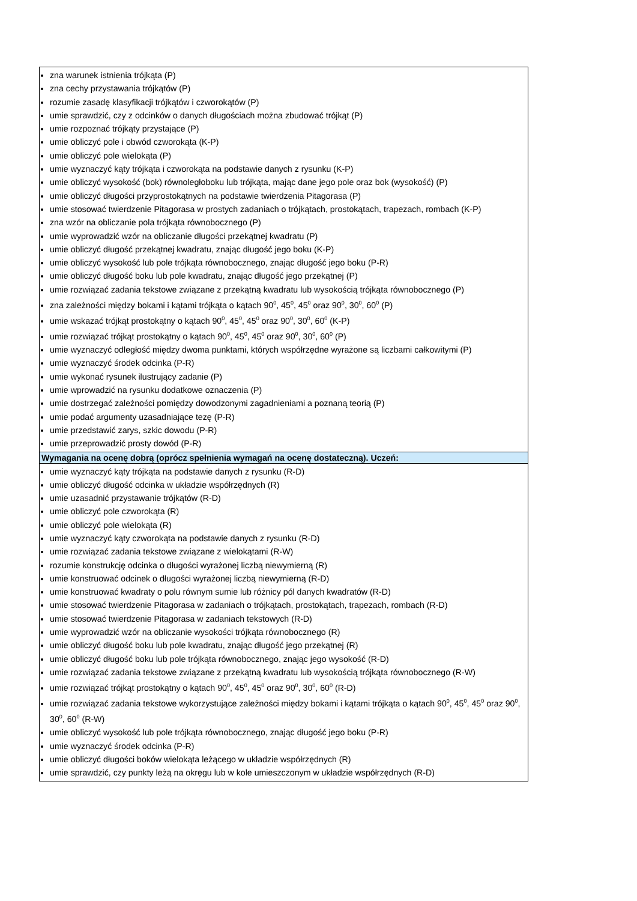| zna warunek istnienia trójkąta (P) zna cechy przystawania trójkątów (P) rozumie zasadę klasyfikacji trójkątów i czworokątów (P) umie sprawdzić, czy z odcinków o danych długościach można zbudować trójkąt (P) umie rozpoznać trójkąty przystające (P) umie obliczyć pole i obwód czworokąta (K-P) umie obliczyć pole wielokąta (P) umie wyznaczyć kąty trójkąta i czworokąta na podstawie danych z rysunku (K-P) umie obliczyć wysokość (bok) równoległoboku lub trójkąta, mając dane jego pole oraz bok (wysokość) (P) umie obliczyć długości przyprostokątnych na podstawie twierdzenia Pitagorasa (P) umie stosować twierdzenie Pitagorasa w prostych zadaniach o trójkątach, prostokątach, trapezach, rombach (K-P) zna wzór na obliczanie pola trójkąta równobocznego (P) umie wyprowadzić wzór na obliczanie długości przekątnej kwadratu (P) umie obliczyć długość przekątnej kwadratu, znając długość jego boku (K-P) umie obliczyć wysokość lub pole trójkąta równobocznego, znając długość jego boku (P-R) umie obliczyć długość boku lub pole kwadratu, znając długość jego przekątnej (P) umie rozwiązać zadania tekstowe związane z przekątną kwadratu lub wysokością trójkąta równobocznego (P) zna zależności między bokami i kątami trójkąta o kątach 90<sup>0</sup>, 45<sup>0</sup>, 45<sup>0</sup> oraz 90<sup>0</sup>, 30<sup>0</sup>, 60<sup>0</sup> (P) umie wskazać trójkąt prostokątny o kątach 90<sup>0</sup>, 45<sup>0</sup>, 45<sup>0</sup> oraz 90<sup>0</sup>, 30<sup>0</sup>, 60<sup>0</sup> (K-P) umie rozwiązać trójkąt prostokątny o kątach 90<sup>0</sup>, 45<sup>0</sup>, 45<sup>0</sup> oraz 90<sup>0</sup>, 30<sup>0</sup>, 60<sup>0</sup> (P) umie wyznaczyć odległość między dwoma punktami, których współrzędne wyrażone są liczbami całkowitymi (P) umie wyznaczyć środek odcinka (P-R) umie wykonać rysunek ilustrujący zadanie (P) umie wprowadzić na rysunku dodatkowe oznaczenia (P) umie dostrzegać zależności pomiędzy dowodzonymi zagadnieniami a poznaną teorią (P) umie podać argumenty uzasadniające tezę (P-R) umie przedstawić zarys, szkic dowodu (P-R) umie przeprowadzić prosty dowód (P-R) |
| Wymagania na ocenę dobrą (oprócz spełnienia wymagań na ocenę dostateczną). Uczeń: |
| umie wyznaczyć kąty trójkąta na podstawie danych z rysunku (R-D) umie obliczyć długość odcinka w układzie współrzędnych (R) umie uzasadnić przystawanie trójkątów (R-D) umie obliczyć pole czworokąta (R) umie obliczyć pole wielokąta (R) umie wyznaczyć kąty czworokąta na podstawie danych z rysunku (R-D) umie rozwiązać zadania tekstowe związane z wielokątami (R-W) rozumie konstrukcję odcinka o długości wyrażonej liczbą niewymierną (R) umie konstruować odcinek o długości wyrażonej liczbą niewymierną (R-D) umie konstruować kwadraty o polu równym sumie lub różnicy pól danych kwadratów (R-D) umie stosować twierdzenie Pitagorasa w zadaniach o trójkątach, prostokątach, trapezach, rombach (R-D) umie stosować twierdzenie Pitagorasa w zadaniach tekstowych (R-D) umie wyprowadzić wzór na obliczanie wysokości trójkąta równobocznego (R) umie obliczyć długość boku lub pole kwadratu, znając długość jego przekątnej (R) umie obliczyć długość boku lub pole trójkąta równobocznego, znając jego wysokość (R-D) umie rozwiązać zadania tekstowe związane z przekątną kwadratu lub wysokością trójkąta równobocznego (R-W) umie rozwiązać trójkąt prostokątny o kątach 90<sup>0</sup>, 45<sup>0</sup>, 45<sup>0</sup> oraz 90<sup>0</sup>, 30<sup>0</sup>, 60<sup>0</sup> (R-D) umie rozwiązać zadania tekstowe wykorzystujące zależności między bokami i kątami trójkąta o kątach 90<sup>0</sup>, 45<sup>0</sup>, 45<sup>0</sup> oraz 90<sup>0</sup>, 30<sup>0</sup>, 60<sup>0</sup> (R-W) umie obliczyć wysokość lub pole trójkąta równobocznego, znając długość jego boku (P-R) umie wyznaczyć środek odcinka (P-R) umie obliczyć długości boków wielokąta leżącego w układzie współrzędnych (R) umie sprawdzić, czy punkty leżą na okręgu lub w kole umieszczonym w układzie współrzędnych (R-D) |